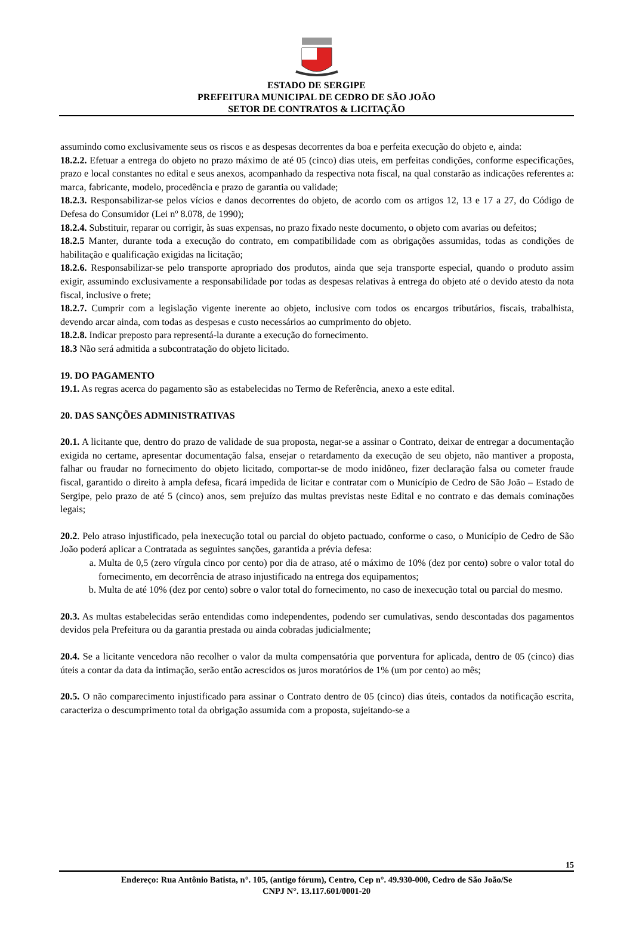ESTADO DE SERGIPE
PREFEITURA MUNICIPAL DE CEDRO DE SÃO JOÃO
SETOR DE CONTRATOS & LICITAÇÃO
assumindo como exclusivamente seus os riscos e as despesas decorrentes da boa e perfeita execução do objeto e, ainda:
18.2.2. Efetuar a entrega do objeto no prazo máximo de até 05 (cinco) dias uteis, em perfeitas condições, conforme especificações, prazo e local constantes no edital e seus anexos, acompanhado da respectiva nota fiscal, na qual constarão as indicações referentes a: marca, fabricante, modelo, procedência e prazo de garantia ou validade;
18.2.3. Responsabilizar-se pelos vícios e danos decorrentes do objeto, de acordo com os artigos 12, 13 e 17 a 27, do Código de Defesa do Consumidor (Lei nº 8.078, de 1990);
18.2.4. Substituir, reparar ou corrigir, às suas expensas, no prazo fixado neste documento, o objeto com avarias ou defeitos;
18.2.5 Manter, durante toda a execução do contrato, em compatibilidade com as obrigações assumidas, todas as condições de habilitação e qualificação exigidas na licitação;
18.2.6. Responsabilizar-se pelo transporte apropriado dos produtos, ainda que seja transporte especial, quando o produto assim exigir, assumindo exclusivamente a responsabilidade por todas as despesas relativas à entrega do objeto até o devido atesto da nota fiscal, inclusive o frete;
18.2.7. Cumprir com a legislação vigente inerente ao objeto, inclusive com todos os encargos tributários, fiscais, trabalhista, devendo arcar ainda, com todas as despesas e custo necessários ao cumprimento do objeto.
18.2.8. Indicar preposto para representá-la durante a execução do fornecimento.
18.3 Não será admitida a subcontratação do objeto licitado.
19. DO PAGAMENTO
19.1. As regras acerca do pagamento são as estabelecidas no Termo de Referência, anexo a este edital.
20. DAS SANÇÕES ADMINISTRATIVAS
20.1. A licitante que, dentro do prazo de validade de sua proposta, negar-se a assinar o Contrato, deixar de entregar a documentação exigida no certame, apresentar documentação falsa, ensejar o retardamento da execução de seu objeto, não mantiver a proposta, falhar ou fraudar no fornecimento do objeto licitado, comportar-se de modo inidôneo, fizer declaração falsa ou cometer fraude fiscal, garantido o direito à ampla defesa, ficará impedida de licitar e contratar com o Município de Cedro de São João – Estado de Sergipe, pelo prazo de até 5 (cinco) anos, sem prejuízo das multas previstas neste Edital e no contrato e das demais cominações legais;
20.2. Pelo atraso injustificado, pela inexecução total ou parcial do objeto pactuado, conforme o caso, o Município de Cedro de São João poderá aplicar a Contratada as seguintes sanções, garantida a prévia defesa:
a. Multa de 0,5 (zero vírgula cinco por cento) por dia de atraso, até o máximo de 10% (dez por cento) sobre o valor total do fornecimento, em decorrência de atraso injustificado na entrega dos equipamentos;
b. Multa de até 10% (dez por cento) sobre o valor total do fornecimento, no caso de inexecução total ou parcial do mesmo.
20.3. As multas estabelecidas serão entendidas como independentes, podendo ser cumulativas, sendo descontadas dos pagamentos devidos pela Prefeitura ou da garantia prestada ou ainda cobradas judicialmente;
20.4. Se a licitante vencedora não recolher o valor da multa compensatória que porventura for aplicada, dentro de 05 (cinco) dias úteis a contar da data da intimação, serão então acrescidos os juros moratórios de 1% (um por cento) ao mês;
20.5. O não comparecimento injustificado para assinar o Contrato dentro de 05 (cinco) dias úteis, contados da notificação escrita, caracteriza o descumprimento total da obrigação assumida com a proposta, sujeitando-se a
15
Endereço: Rua Antônio Batista, n°. 105, (antigo fórum), Centro, Cep n°. 49.930-000, Cedro de São João/Se
CNPJ N°. 13.117.601/0001-20